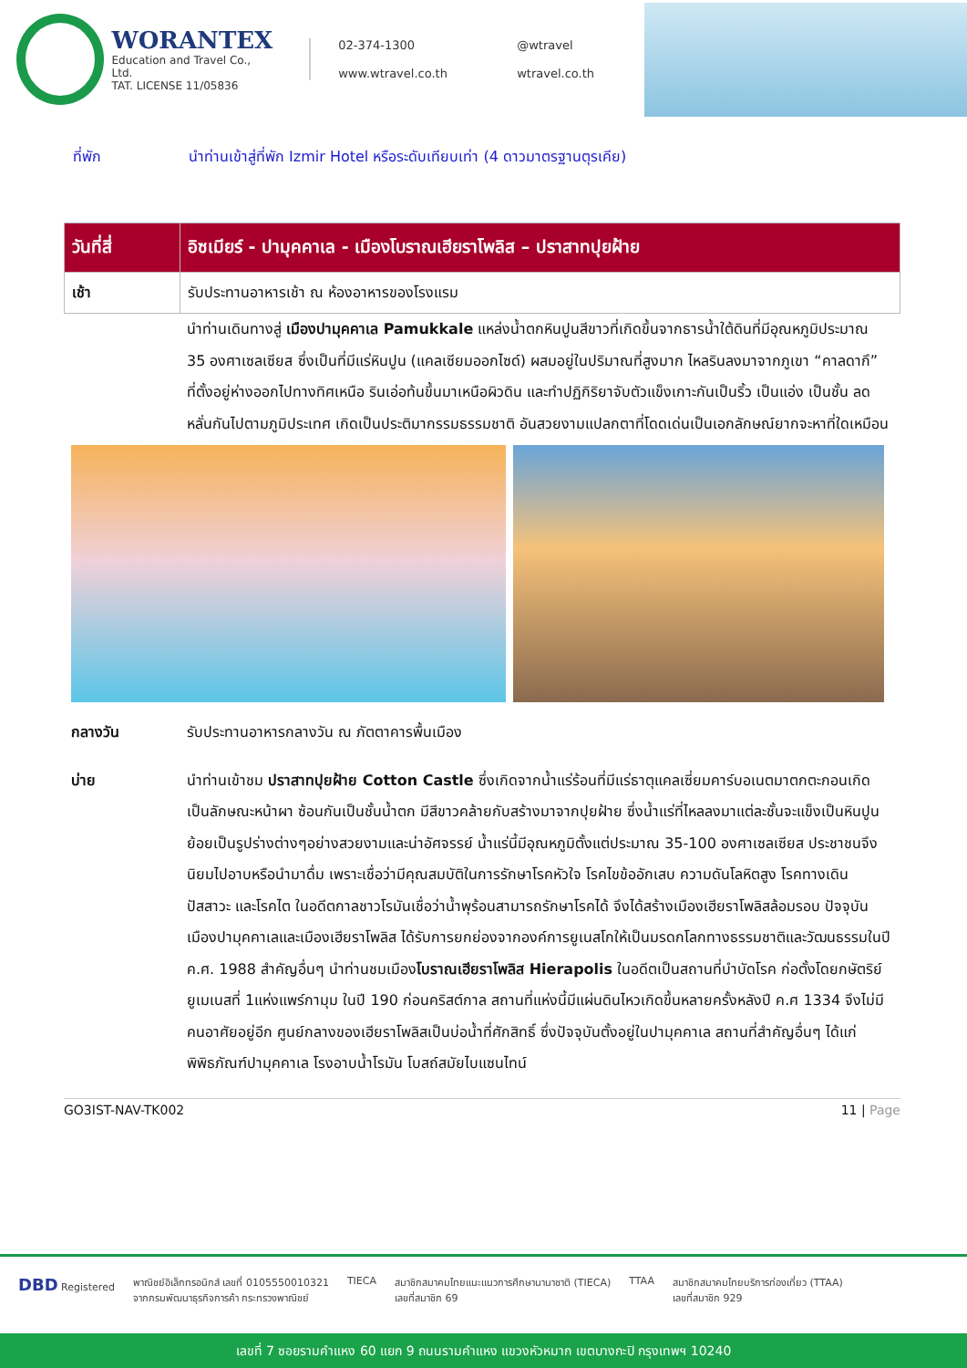WORANTEX
Education and Travel Co., Ltd.
TAT. LICENSE 11/05836
02-374-1300 @wtravel www.wtravel.co.th wtravel.co.th
ที่พัก นำท่านเข้าสู่ที่พัก Izmir Hotel หรือระดับเทียบเท่า (4 ดาวมาตรฐานตุรเคีย)
| วันที่สี่ | อิซเมียร์ - ปามุคคาเล - เมืองโบราณเฮียราโพลิส – ปราสาทปุยฝ้าย |
| --- | --- |
| เช้า | รับประทานอาหารเช้า ณ ห้องอาหารของโรงแรม |
นำท่านเดินทางสู่ เมืองปามุคคาเล Pamukkale แหล่งน้ำตกหินปูนสีขาวที่เกิดขึ้นจากธารน้ำใต้ดินที่มีอุณหภูมิประมาณ 35 องศาเซลเซียส ซึ่งเป็นที่มีแร่หินปูน (แคลเซียมออกไซด์) ผสมอยู่ในปริมาณที่สูงมาก ไหลรินลงมาจากภูเขา “คาลดากึ” ที่ตั้งอยู่ห่างออกไปทางทิศเหนือ รินเอ่อท้นขึ้นมาเหนือผิวดิน และทำปฏิกิริยาจับตัวแข็งเกาะกันเป็นริ้ว เป็นแอ่ง เป็นชั้น ลดหลั่นกันไปตามภูมิประเทศ เกิดเป็นประติมากรรมธรรมชาติ อันสวยงามแปลกตาที่โดดเด่นเป็นเอกลักษณ์ยากจะหาที่ใดเหมือน
กลางวัน รับประทานอาหารกลางวัน ณ ภัตตาคารพื้นเมือง
บ่าย นำท่านเข้าชม ปราสาทปุยฝ้าย Cotton Castle ซึ่งเกิดจากน้ำแร่ร้อนที่มีแร่ธาตุแคลเซี่ยมคาร์บอเนตมาตกตะกอนเกิดเป็นลักษณะหน้าผา ซ้อนกันเป็นชั้นน้ำตก มีสีขาวคล้ายกับสร้างมาจากปุยฝ้าย ซึ่งน้ำแร่ที่ไหลลงมาแต่ละชั้นจะแข็งเป็นหินปูน ย้อยเป็นรูปร่างต่างๆอย่างสวยงามและน่าอัศจรรย์ น้ำแร่นี้มีอุณหภูมิตั้งแต่ประมาณ 35-100 องศาเซลเซียส ประชาชนจึงนิยมไปอาบหรือนำมาดื่ม เพราะเชื่อว่ามีคุณสมบัติในการรักษาโรคหัวใจ โรคไขข้ออักเสบ ความดันโลหิตสูง โรคทางเดินปัสสาวะ และโรคไต ในอดีตกาลชาวโรมันเชื่อว่าน้ำพุร้อนสามารถรักษาโรคได้ จึงได้สร้างเมืองเฮียราโพลิสล้อมรอบ ปัจจุบันเมืองปามุคคาเลและเมืองเฮียราโพลิส ได้รับการยกย่องจากองค์การยูเนสโกให้เป็นมรดกโลกทางธรรมชาติและวัฒนธรรมในปี ค.ศ. 1988 สำคัญอื่นๆ นำท่านชมเมืองโบราณเฮียราโพลิส Hierapolis ในอดีตเป็นสถานที่บำบัดโรค ก่อตั้งโดยกษัตริย์ยูเมเนสที่ 1แห่งแพร์กามุม ในปี 190 ก่อนคริสต์กาล สถานที่แห่งนี้มีแผ่นดินไหวเกิดขึ้นหลายครั้งหลังปี ค.ศ 1334 จึงไม่มีคนอาศัยอยู่อีก ศูนย์กลางของเฮียราโพลิสเป็นบ่อน้ำที่ศักสิทธิ์ ซึ่งปัจจุบันตั้งอยู่ในปามุคคาเล สถานที่สำคัญอื่นๆ ได้แก่ พิพิธภัณฑ์ปามุคคาเล โรงอาบน้ำโรมัน โบสถ์สมัยไบแซนไทน์
GO3IST-NAV-TK002 11 | Page
DBD Registered พาณิชย์อิเล็กทรอนิกส์ เลขที่ 0105550010321
จากกรมพัฒนาธุรกิจการค้า กระทรวงพาณิชย์
TIECA สมาชิกสมาคมไทยแนะแนวการศึกษานานาชาติ (TIECA)
เลขที่สมาชิก 69
TTAA สมาชิกสมาคมไทยบริการท่องเที่ยว (TTAA)
เลขที่สมาชิก 929
เลขที่ 7 ซอยรามคำแหง 60 แยก 9 ถนนรามคำแหง แขวงหัวหมาก เขตบางกะปิ กรุงเทพฯ 10240